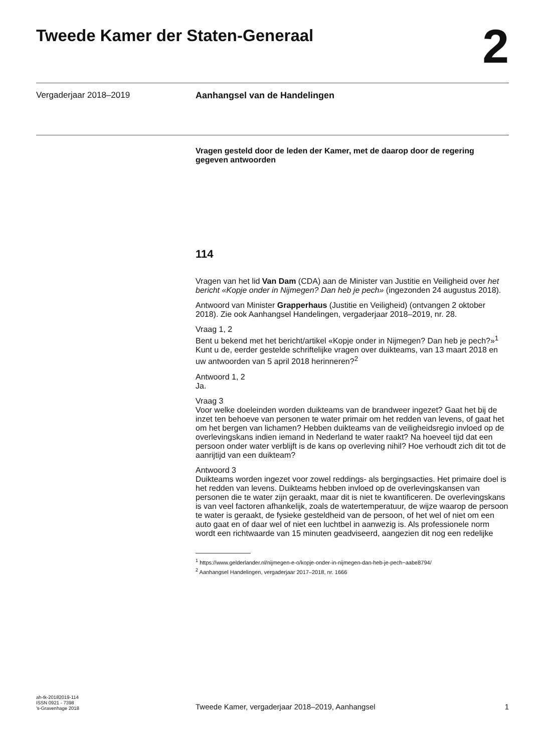Tweede Kamer der Staten-Generaal
2
Vergaderjaar 2018–2019 Aanhangsel van de Handelingen
Vragen gesteld door de leden der Kamer, met de daarop door de regering gegeven antwoorden
114
Vragen van het lid Van Dam (CDA) aan de Minister van Justitie en Veiligheid over het bericht «Kopje onder in Nijmegen? Dan heb je pech» (ingezonden 24 augustus 2018).
Antwoord van Minister Grapperhaus (Justitie en Veiligheid) (ontvangen 2 oktober 2018). Zie ook Aanhangsel Handelingen, vergaderjaar 2018–2019, nr. 28.
Vraag 1, 2
Bent u bekend met het bericht/artikel «Kopje onder in Nijmegen? Dan heb je pech?»<sup>1</sup>
Kunt u de, eerder gestelde schriftelijke vragen over duikteams, van 13 maart 2018 en uw antwoorden van 5 april 2018 herinneren?<sup>2</sup>
Antwoord 1, 2
Ja.
Vraag 3
Voor welke doeleinden worden duikteams van de brandweer ingezet? Gaat het bij de inzet ten behoeve van personen te water primair om het redden van levens, of gaat het om het bergen van lichamen? Hebben duikteams van de veiligheidsregio invloed op de overlevingskans indien iemand in Nederland te water raakt? Na hoeveel tijd dat een persoon onder water verblijft is de kans op overleving nihil? Hoe verhoudt zich dit tot de aanrijtijd van een duikteam?
Antwoord 3
Duikteams worden ingezet voor zowel reddings- als bergingsacties. Het primaire doel is het redden van levens. Duikteams hebben invloed op de overlevingskansen van personen die te water zijn geraakt, maar dit is niet te kwantificeren. De overlevingskans is van veel factoren afhankelijk, zoals de watertemperatuur, de wijze waarop de persoon te water is geraakt, de fysieke gesteldheid van de persoon, of het wel of niet om een auto gaat en of daar wel of niet een luchtbel in aanwezig is. Als professionele norm wordt een richtwaarde van 15 minuten geadviseerd, aangezien dit nog een redelijke
<sup>1</sup> https://www.gelderlander.nl/nijmegen-e-o/kopje-onder-in-nijmegen-dan-heb-je-pech~aabe8794/
<sup>2</sup> Aanhangsel Handelingen, vergaderjaar 2017–2018, nr. 1666
ah-tk-20182019-114
ISSN 0921 - 7398
's-Gravenhage 2018
Tweede Kamer, vergaderjaar 2018–2019, Aanhangsel
1